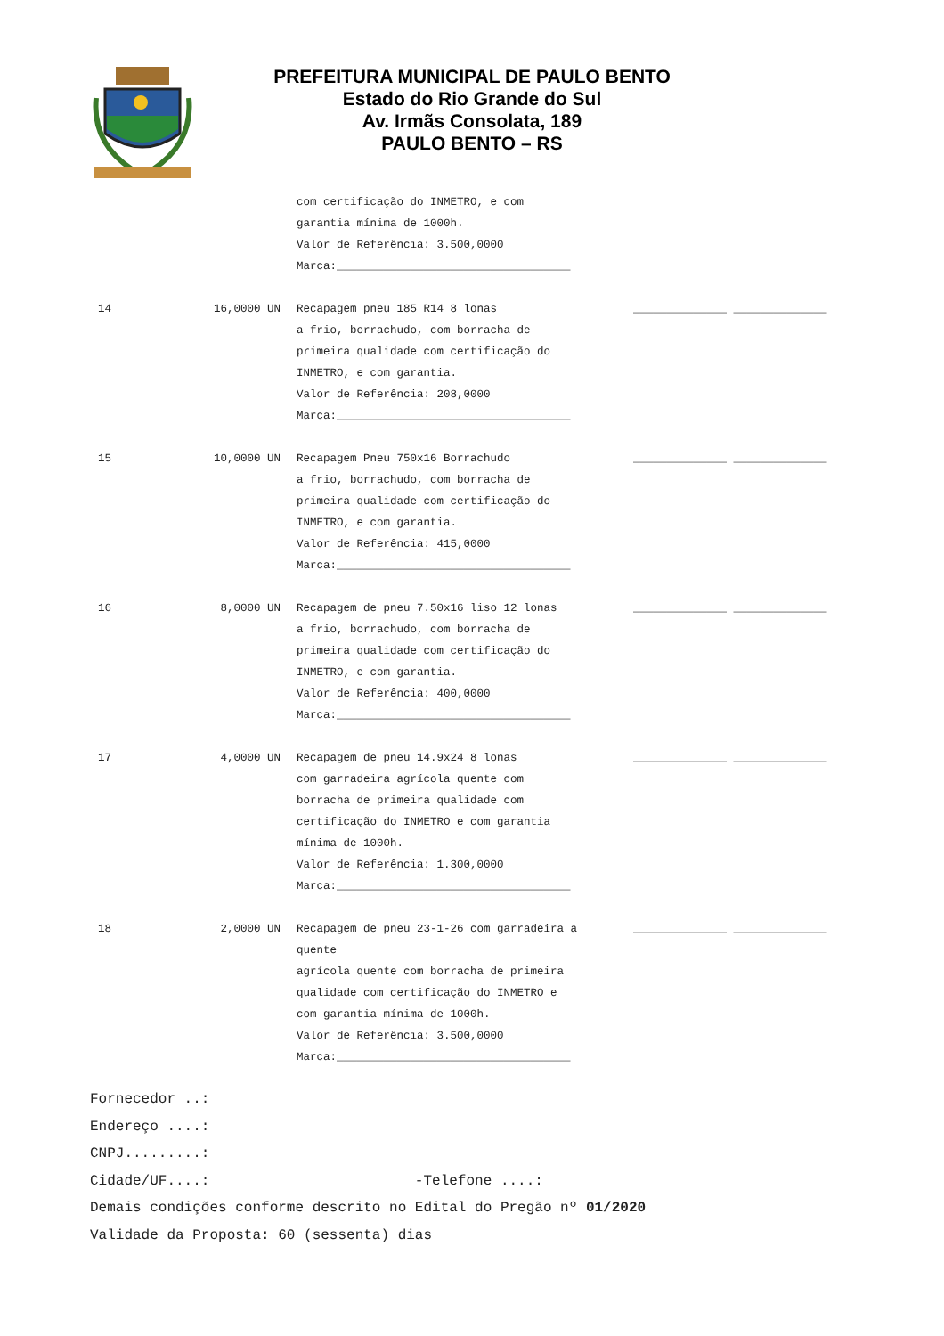PREFEITURA MUNICIPAL DE PAULO BENTO
Estado do Rio Grande do Sul
Av. Irmãs Consolata, 189
PAULO BENTO – RS
| | | com certificação do INMETRO, e com garantia mínima de 1000h. Valor de Referência: 3.500,0000 Marca:___________________________________ | |
| 14 | 16,0000 UN | Recapagem pneu 185 R14 8 lonas a frio, borrachudo, com borracha de primeira qualidade com certificação do INMETRO, e com garantia. Valor de Referência: 208,0000 Marca:___________________________________ | ______________ ______________ |
| 15 | 10,0000 UN | Recapagem Pneu 750x16 Borrachudo a frio, borrachudo, com borracha de primeira qualidade com certificação do INMETRO, e com garantia. Valor de Referência: 415,0000 Marca:___________________________________ | ______________ ______________ |
| 16 | 8,0000 UN | Recapagem de pneu 7.50x16 liso 12 lonas a frio, borrachudo, com borracha de primeira qualidade com certificação do INMETRO, e com garantia. Valor de Referência: 400,0000 Marca:___________________________________ | ______________ ______________ |
| 17 | 4,0000 UN | Recapagem de pneu 14.9x24 8 lonas com garradeira agrícola quente com borracha de primeira qualidade com certificação do INMETRO e com garantia mínima de 1000h. Valor de Referência: 1.300,0000 Marca:___________________________________ | ______________ ______________ |
| 18 | 2,0000 UN | Recapagem de pneu 23-1-26 com garradeira a quente agrícola quente com borracha de primeira qualidade com certificação do INMETRO e com garantia mínima de 1000h. Valor de Referência: 3.500,0000 Marca:___________________________________ | ______________ ______________ |
Fornecedor ..:
Endereço ....:
CNPJ.........:
Cidade/UF....: -Telefone ....:
Demais condições conforme descrito no Edital do Pregão nº 01/2020
Validade da Proposta: 60 (sessenta) dias